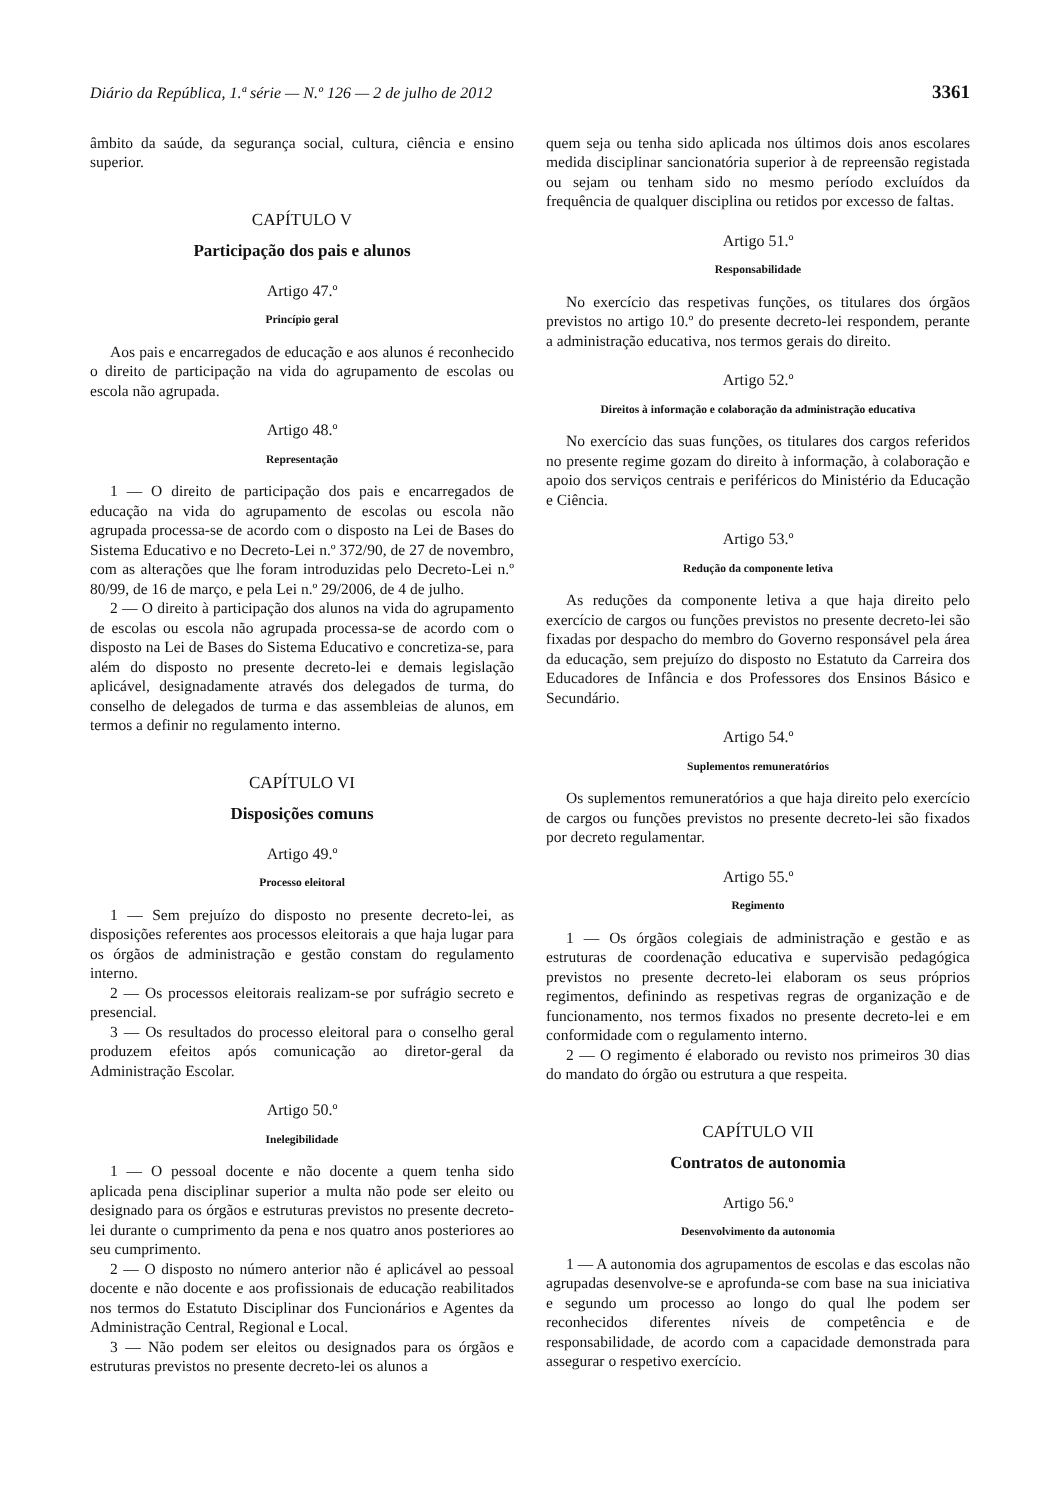Diário da República, 1.ª série — N.º 126 — 2 de julho de 2012 3361
âmbito da saúde, da segurança social, cultura, ciência e ensino superior.
CAPÍTULO V
Participação dos pais e alunos
Artigo 47.º
Princípio geral
Aos pais e encarregados de educação e aos alunos é reconhecido o direito de participação na vida do agrupamento de escolas ou escola não agrupada.
Artigo 48.º
Representação
1 — O direito de participação dos pais e encarregados de educação na vida do agrupamento de escolas ou escola não agrupada processa-se de acordo com o disposto na Lei de Bases do Sistema Educativo e no Decreto-Lei n.º 372/90, de 27 de novembro, com as alterações que lhe foram introduzidas pelo Decreto-Lei n.º 80/99, de 16 de março, e pela Lei n.º 29/2006, de 4 de julho.
2 — O direito à participação dos alunos na vida do agrupamento de escolas ou escola não agrupada processa-se de acordo com o disposto na Lei de Bases do Sistema Educativo e concretiza-se, para além do disposto no presente decreto-lei e demais legislação aplicável, designadamente através dos delegados de turma, do conselho de delegados de turma e das assembleias de alunos, em termos a definir no regulamento interno.
CAPÍTULO VI
Disposições comuns
Artigo 49.º
Processo eleitoral
1 — Sem prejuízo do disposto no presente decreto-lei, as disposições referentes aos processos eleitorais a que haja lugar para os órgãos de administração e gestão constam do regulamento interno.
2 — Os processos eleitorais realizam-se por sufrágio secreto e presencial.
3 — Os resultados do processo eleitoral para o conselho geral produzem efeitos após comunicação ao diretor-geral da Administração Escolar.
Artigo 50.º
Inelegibilidade
1 — O pessoal docente e não docente a quem tenha sido aplicada pena disciplinar superior a multa não pode ser eleito ou designado para os órgãos e estruturas previstos no presente decreto-lei durante o cumprimento da pena e nos quatro anos posteriores ao seu cumprimento.
2 — O disposto no número anterior não é aplicável ao pessoal docente e não docente e aos profissionais de educação reabilitados nos termos do Estatuto Disciplinar dos Funcionários e Agentes da Administração Central, Regional e Local.
3 — Não podem ser eleitos ou designados para os órgãos e estruturas previstos no presente decreto-lei os alunos a
quem seja ou tenha sido aplicada nos últimos dois anos escolares medida disciplinar sancionatória superior à de repreensão registada ou sejam ou tenham sido no mesmo período excluídos da frequência de qualquer disciplina ou retidos por excesso de faltas.
Artigo 51.º
Responsabilidade
No exercício das respetivas funções, os titulares dos órgãos previstos no artigo 10.º do presente decreto-lei respondem, perante a administração educativa, nos termos gerais do direito.
Artigo 52.º
Direitos à informação e colaboração da administração educativa
No exercício das suas funções, os titulares dos cargos referidos no presente regime gozam do direito à informação, à colaboração e apoio dos serviços centrais e periféricos do Ministério da Educação e Ciência.
Artigo 53.º
Redução da componente letiva
As reduções da componente letiva a que haja direito pelo exercício de cargos ou funções previstos no presente decreto-lei são fixadas por despacho do membro do Governo responsável pela área da educação, sem prejuízo do disposto no Estatuto da Carreira dos Educadores de Infância e dos Professores dos Ensinos Básico e Secundário.
Artigo 54.º
Suplementos remuneratórios
Os suplementos remuneratórios a que haja direito pelo exercício de cargos ou funções previstos no presente decreto-lei são fixados por decreto regulamentar.
Artigo 55.º
Regimento
1 — Os órgãos colegiais de administração e gestão e as estruturas de coordenação educativa e supervisão pedagógica previstos no presente decreto-lei elaboram os seus próprios regimentos, definindo as respetivas regras de organização e de funcionamento, nos termos fixados no presente decreto-lei e em conformidade com o regulamento interno.
2 — O regimento é elaborado ou revisto nos primeiros 30 dias do mandato do órgão ou estrutura a que respeita.
CAPÍTULO VII
Contratos de autonomia
Artigo 56.º
Desenvolvimento da autonomia
1 — A autonomia dos agrupamentos de escolas e das escolas não agrupadas desenvolve-se e aprofunda-se com base na sua iniciativa e segundo um processo ao longo do qual lhe podem ser reconhecidos diferentes níveis de competência e de responsabilidade, de acordo com a capacidade demonstrada para assegurar o respetivo exercício.